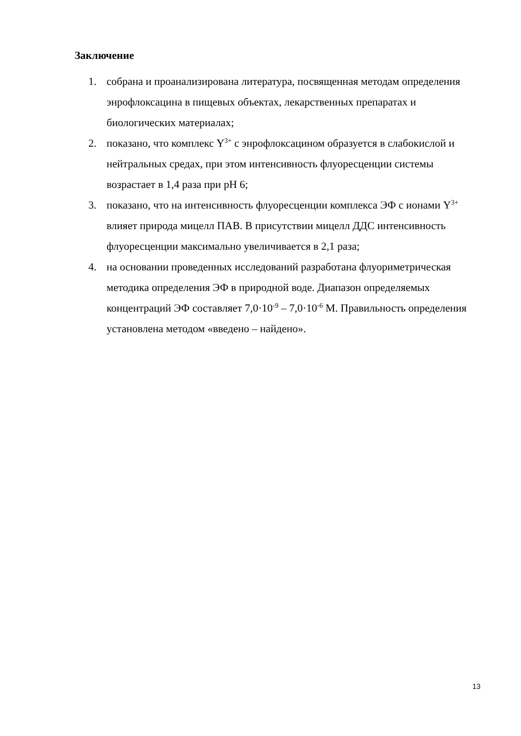Заключение
1. собрана и проанализирована литература, посвященная методам определения энрофлоксацина в пищевых объектах, лекарственных препаратах и биологических материалах;
2. показано, что комплекс Y<sup>3+</sup> с энрофлоксацином образуется в слабокислой и нейтральных средах, при этом интенсивность флуоресценции системы возрастает в 1,4 раза при pH 6;
3. показано, что на интенсивность флуоресценции комплекса ЭФ с ионами Y<sup>3+</sup> влияет природа мицелл ПАВ. В присутствии мицелл ДДС интенсивность флуоресценции максимально увеличивается в 2,1 раза;
4. на основании проведенных исследований разработана флуориметрическая методика определения ЭФ в природной воде. Диапазон определяемых концентраций ЭФ составляет 7,0·10<sup>-9</sup> – 7,0·10<sup>-6</sup> М. Правильность определения установлена методом «введено – найдено».
13